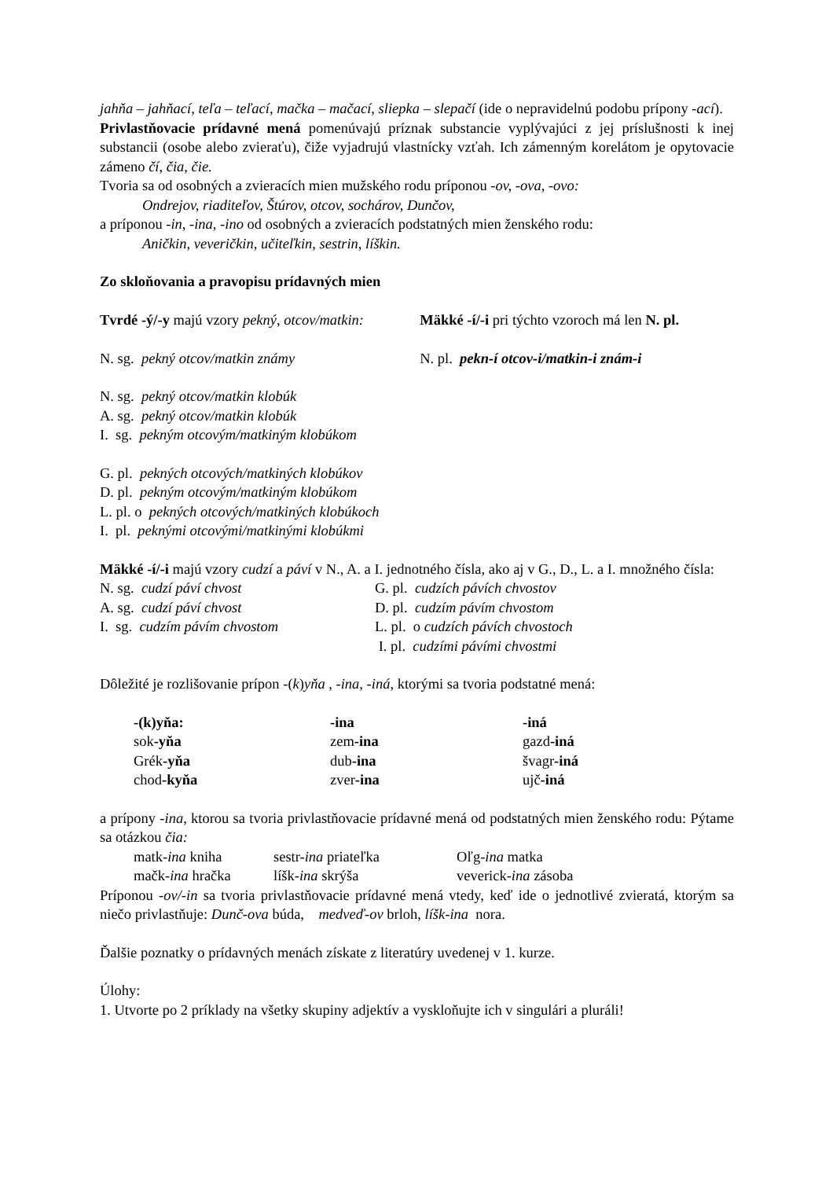jahňa – jahňací, teľa – teľací, mačka – mačací, sliepka – slepačí (ide o nepravidelnú podobu prípony -ací).
Privlastňovacie prídavné mená pomenúvajú príznak substancie vyplývajúci z jej príslušnosti k inej substancii (osobe alebo zvieraťu), čiže vyjadrujú vlastnícky vzťah. Ich zámenným korelátom je opytovacie zámeno čí, čia, čie.
Tvoria sa od osobných a zvieracích mien mužského rodu príponou -ov, -ova, -ovo:
Ondrejov, riaditeľov, Štúrov, otcov, sochárov, Dunčov,
a príponou -in, -ina, -ino od osobných a zvieracích podstatných mien ženského rodu:
Aničkin, veveričkin, učiteľkin, sestrin, líškin.
Zo skloňovania a pravopisu prídavných mien
| Tvrdé -ý/-y majú vzory pekný, otcov/matkin: | Mäkké -í/-i pri týchto vzoroch má len N. pl. |
| N. sg. pekný otcov/matkin známy | N. pl. pekn-í otcov-i/matkin-i znám-i |
N. sg. pekný otcov/matkin klobúk
A. sg. pekný otcov/matkin klobúk
I. sg. pekným otcovým/matkiným klobúkom
G. pl. pekných otcových/matkiných klobúkov
D. pl. pekným otcovým/matkiným klobúkom
L. pl. o pekných otcových/matkiných klobúkoch
I. pl. peknými otcovými/matkinými klobúkmi
Mäkké -í/-i majú vzory cudzí a páví v N., A. a I. jednotného čísla, ako aj v G., D., L. a I. množného čísla:
| N. sg. cudzí páví chvost | G. pl. cudzích pávích chvostov |
| A. sg. cudzí páví chvost | D. pl. cudzím pávím chvostom |
| I. sg. cudzím pávím chvostom | L. pl. o cudzích pávích chvostoch |
| | I. pl. cudzími pávími chvostmi |
Dôležité je rozlišovanie prípon -(k)yňa , -ina, -iná, ktorými sa tvoria podstatné mená:
| -(k)yňa: | -ina | -iná |
| sok -yňa | zem -ina | gazd -iná |
| Grék -yňa | dub -ina | švagr -iná |
| chod -kyňa | zver -ina | ujč -iná |
a prípony -ina, ktorou sa tvoria privlastňovacie prídavné mená od podstatných mien ženského rodu: Pýtame sa otázkou čia:
| matk- ina kniha | sestr- ina priateľka | Oľg- ina matka |
| mačk- ina hračka | líšk- ina skrýša | veverick- ina zásoba |
Príponou -ov/-in sa tvoria privlastňovacie prídavné mená vtedy, keď ide o jednotlivé zvieratá, ktorým sa niečo privlastňuje: Dunč-ova búda, medveď-ov brloh, líšk-ina nora.
Ďalšie poznatky o prídavných menách získate z literatúry uvedenej v 1. kurze.
Úlohy:
1. Utvorte po 2 príklady na všetky skupiny adjektív a vyskloňujte ich v singulári a pluráli!